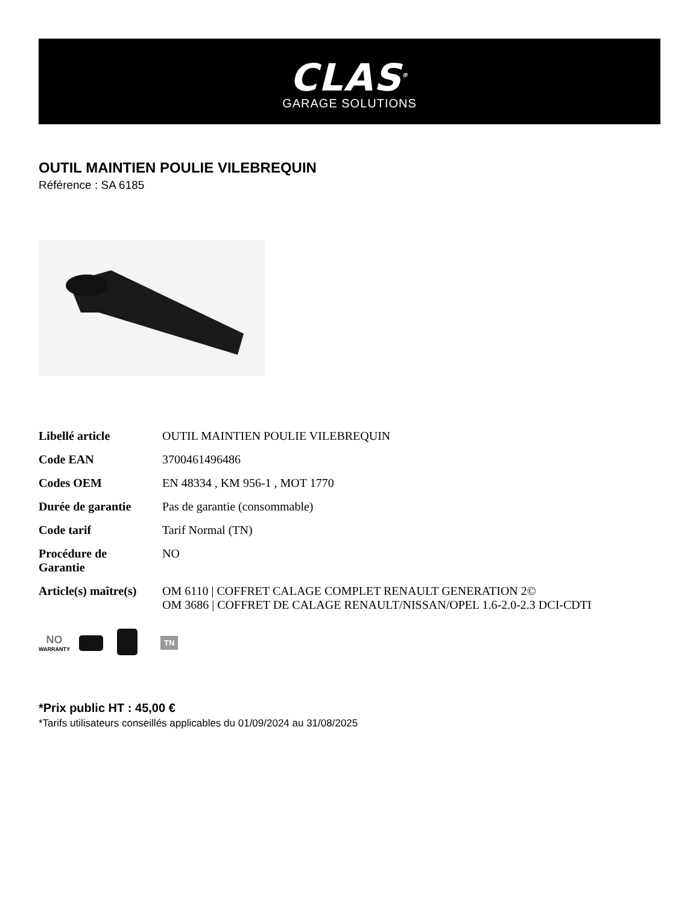CLAS<sup>®</sup>
GARAGE SOLUTIONS
OUTIL MAINTIEN POULIE VILEBREQUIN
Référence : SA 6185
| Libellé article | OUTIL MAINTIEN POULIE VILEBREQUIN |
| Code EAN | 3700461496486 |
| Codes OEM | EN 48334 , KM 956-1 , MOT 1770 |
| Durée de garantie | Pas de garantie (consommable) |
| Code tarif | Tarif Normal (TN) |
| Procédure de Garantie | NO |
| Article(s) maître(s) | OM 6110 / COFFRET CALAGE COMPLET RENAULT GENERATION 2© OM 3686 / COFFRET DE CALAGE RENAULT/NISSAN/OPEL 1.6-2.0-2.3 DCI-CDTI |
NO
WARRANTY
TN
*Prix public HT : 45,00 €
*Tarifs utilisateurs conseillés applicables du 01/09/2024 au 31/08/2025